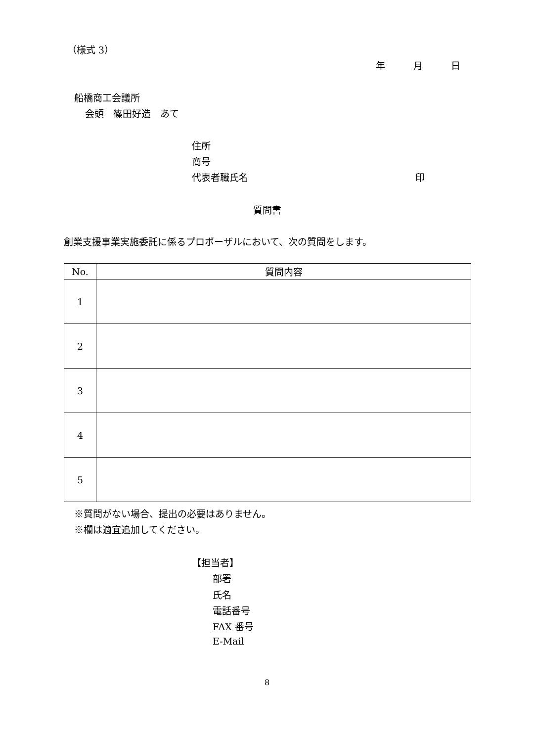（様式 3）
年　　　月　　　日
船橋商工会議所
会頭　篠田好造　あて
住所
商号
代表者職氏名 印
質問書
創業支援事業実施委託に係るプロポーザルにおいて、次の質問をします。
| No. | 質問内容 |
| --- | --- |
| 1 | |
| 2 | |
| 3 | |
| 4 | |
| 5 | |
※質問がない場合、提出の必要はありません。
※欄は適宜追加してください。
【担当者】
部署
氏名
電話番号
FAX 番号
E-Mail
8